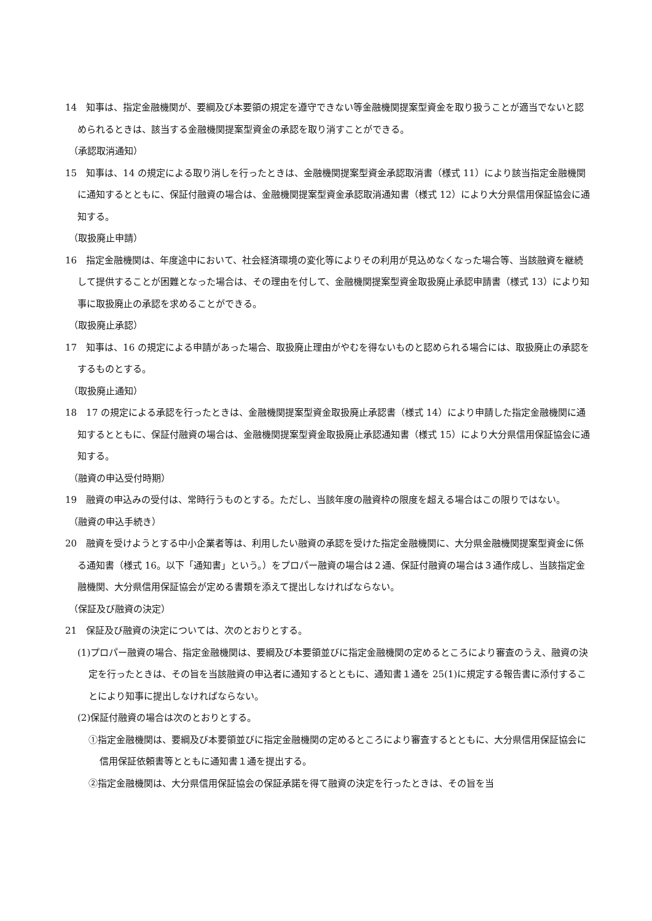14　知事は、指定金融機関が、要綱及び本要領の規定を遵守できない等金融機関提案型資金を取り扱うことが適当でないと認められるときは、該当する金融機関提案型資金の承認を取り消すことができる。
（承認取消通知）
15　知事は、14 の規定による取り消しを行ったときは、金融機関提案型資金承認取消書（様式 11）により該当指定金融機関に通知するとともに、保証付融資の場合は、金融機関提案型資金承認取消通知書（様式 12）により大分県信用保証協会に通知する。
（取扱廃止申請）
16　指定金融機関は、年度途中において、社会経済環境の変化等によりその利用が見込めなくなった場合等、当該融資を継続して提供することが困難となった場合は、その理由を付して、金融機関提案型資金取扱廃止承認申請書（様式 13）により知事に取扱廃止の承認を求めることができる。
（取扱廃止承認）
17　知事は、16 の規定による申請があった場合、取扱廃止理由がやむを得ないものと認められる場合には、取扱廃止の承認をするものとする。
（取扱廃止通知）
18　17 の規定による承認を行ったときは、金融機関提案型資金取扱廃止承認書（様式 14）により申請した指定金融機関に通知するとともに、保証付融資の場合は、金融機関提案型資金取扱廃止承認通知書（様式 15）により大分県信用保証協会に通知する。
（融資の申込受付時期）
19　融資の申込みの受付は、常時行うものとする。ただし、当該年度の融資枠の限度を超える場合はこの限りではない。
（融資の申込手続き）
20　融資を受けようとする中小企業者等は、利用したい融資の承認を受けた指定金融機関に、大分県金融機関提案型資金に係る通知書（様式 16。以下「通知書」という。）をプロパー融資の場合は２通、保証付融資の場合は３通作成し、当該指定金融機関、大分県信用保証協会が定める書類を添えて提出しなければならない。
（保証及び融資の決定）
21　保証及び融資の決定については、次のとおりとする。
(1)プロパー融資の場合、指定金融機関は、要綱及び本要領並びに指定金融機関の定めるところにより審査のうえ、融資の決定を行ったときは、その旨を当該融資の申込者に通知するとともに、通知書１通を 25(1)に規定する報告書に添付することにより知事に提出しなければならない。
(2)保証付融資の場合は次のとおりとする。
①指定金融機関は、要綱及び本要領並びに指定金融機関の定めるところにより審査するとともに、大分県信用保証協会に信用保証依頼書等とともに通知書１通を提出する。
②指定金融機関は、大分県信用保証協会の保証承諾を得て融資の決定を行ったときは、その旨を当